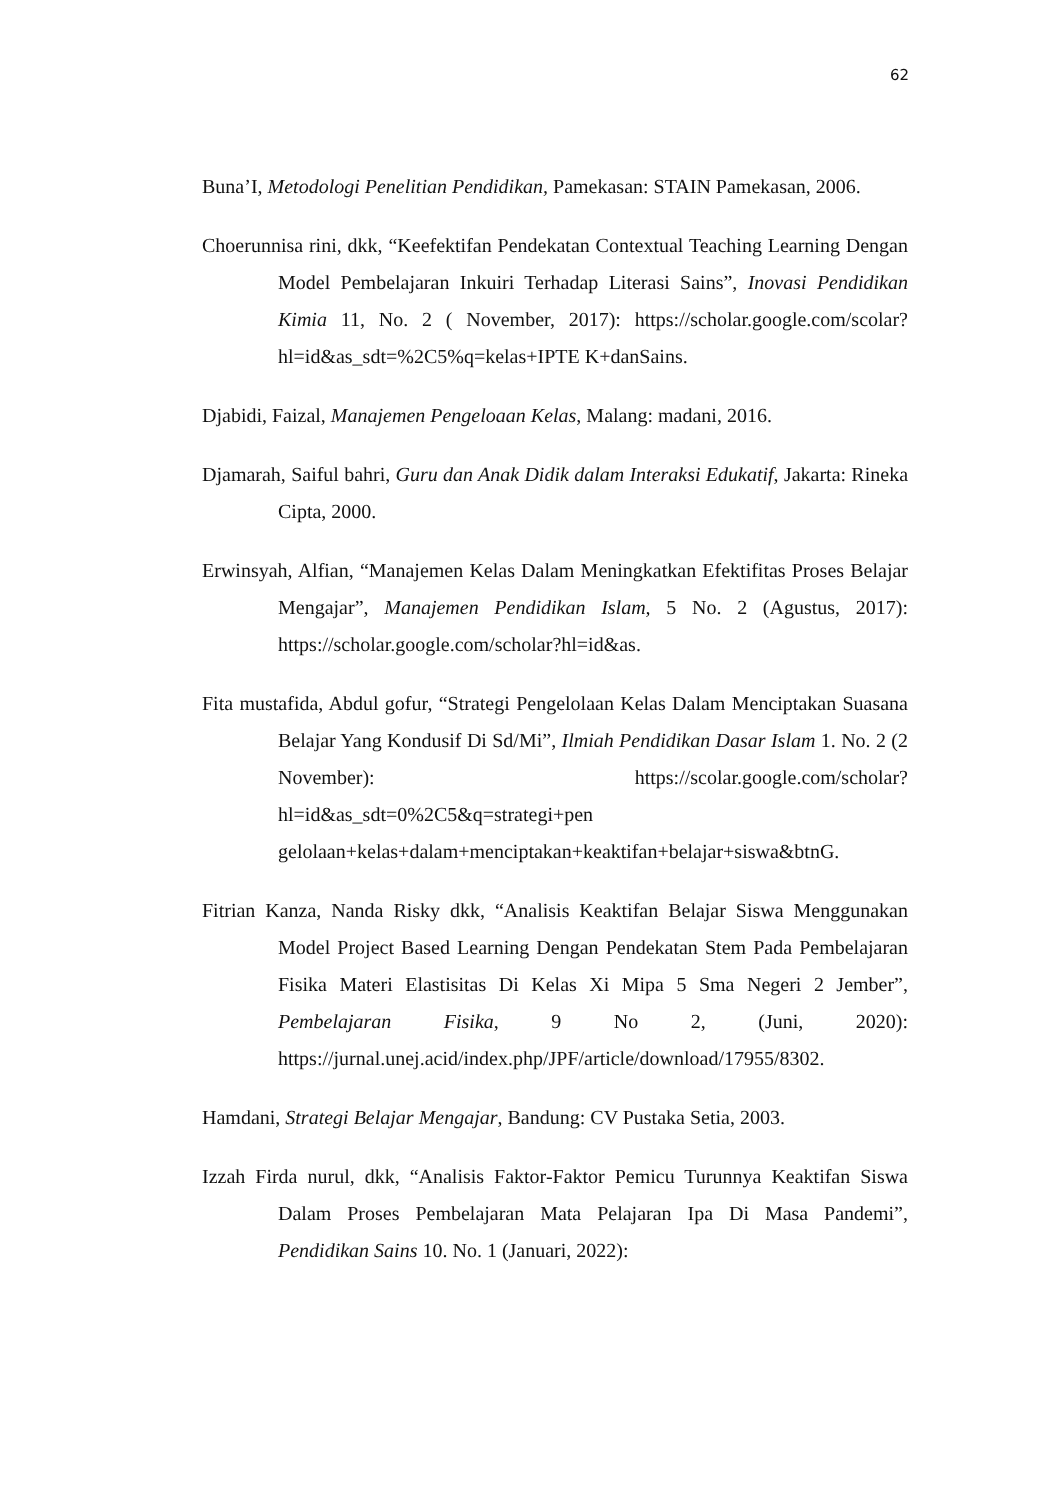62
Buna’I, Metodologi Penelitian Pendidikan, Pamekasan: STAIN Pamekasan, 2006.
Choerunnisa rini, dkk, “Keefektifan Pendekatan Contextual Teaching Learning Dengan Model Pembelajaran Inkuiri Terhadap Literasi Sains”, Inovasi Pendidikan Kimia 11, No. 2 ( November, 2017): https://scholar.google.com/scolar?hl=id&as_sdt=%2C5%q=kelas+IPTE K+danSains.
Djabidi, Faizal, Manajemen Pengeloaan Kelas, Malang: madani, 2016.
Djamarah, Saiful bahri, Guru dan Anak Didik dalam Interaksi Edukatif, Jakarta: Rineka Cipta, 2000.
Erwinsyah, Alfian, “Manajemen Kelas Dalam Meningkatkan Efektifitas Proses Belajar Mengajar”, Manajemen Pendidikan Islam, 5 No. 2 (Agustus, 2017): https://scholar.google.com/scholar?hl=id&as.
Fita mustafida, Abdul gofur, “Strategi Pengelolaan Kelas Dalam Menciptakan Suasana Belajar Yang Kondusif Di Sd/Mi”, Ilmiah Pendidikan Dasar Islam 1. No. 2 (2 November): https://scolar.google.com/scholar?hl=id&as_sdt=0%2C5&q=strategi+pen gelolaan+kelas+dalam+menciptakan+keaktifan+belajar+siswa&btnG.
Fitrian Kanza, Nanda Risky dkk, “Analisis Keaktifan Belajar Siswa Menggunakan Model Project Based Learning Dengan Pendekatan Stem Pada Pembelajaran Fisika Materi Elastisitas Di Kelas Xi Mipa 5 Sma Negeri 2 Jember”, Pembelajaran Fisika, 9 No 2, (Juni, 2020): https://jurnal.unej.acid/index.php/JPF/article/download/17955/8302.
Hamdani, Strategi Belajar Mengajar, Bandung: CV Pustaka Setia, 2003.
Izzah Firda nurul, dkk, “Analisis Faktor-Faktor Pemicu Turunnya Keaktifan Siswa Dalam Proses Pembelajaran Mata Pelajaran Ipa Di Masa Pandemi”, Pendidikan Sains 10. No. 1 (Januari, 2022):